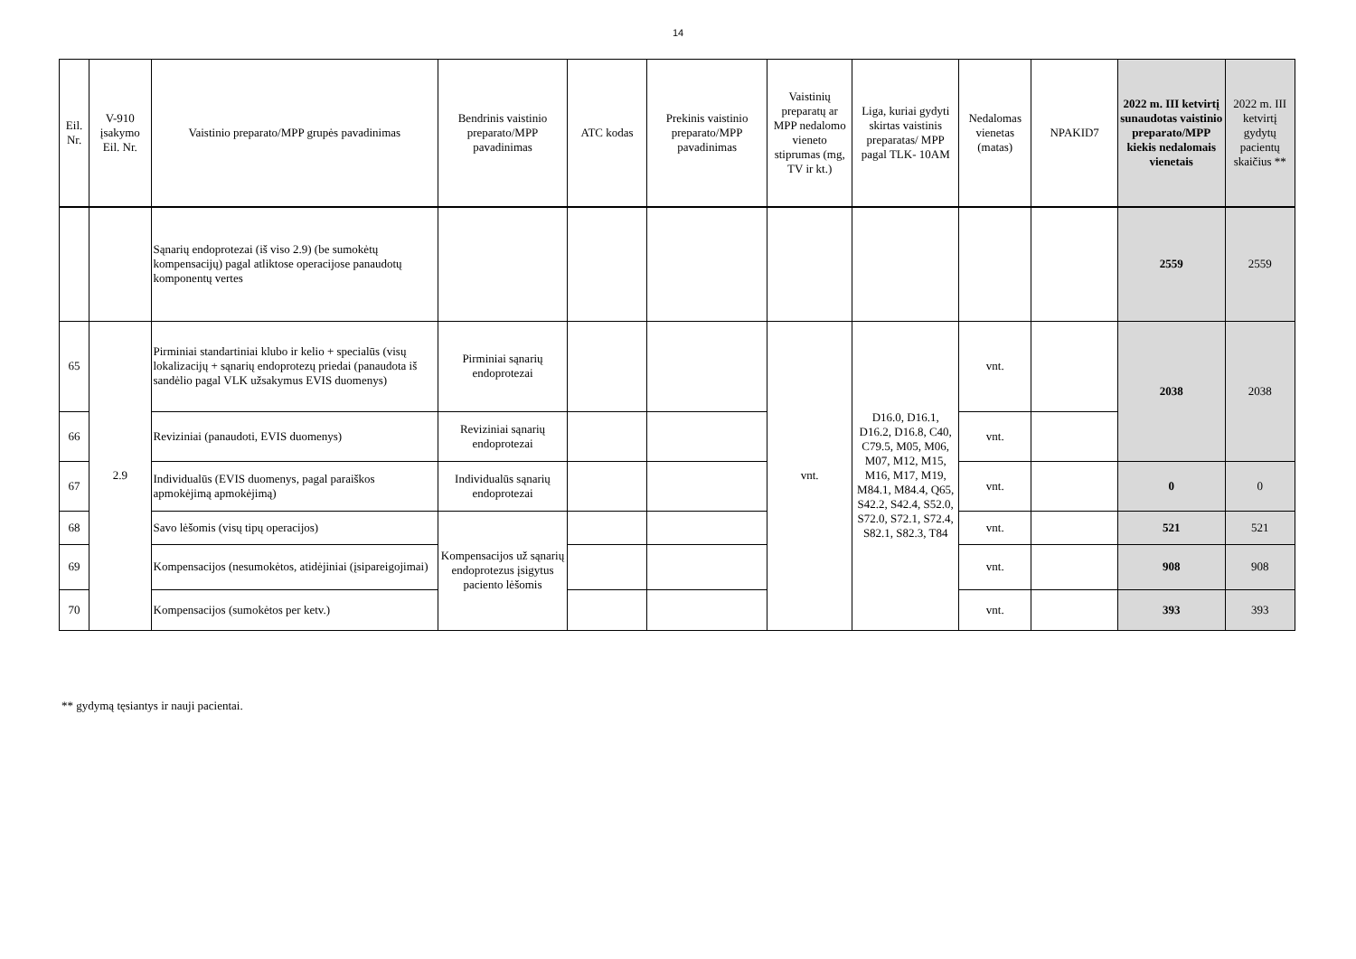14
| Eil. Nr. | V-910 įsakymo Eil. Nr. | Vaistinio preparato/MPP grupės pavadinimas | Bendrinis vaistinio preparato/MPP pavadinimas | ATC kodas | Prekinis vaistinio preparato/MPP pavadinimas | Vaistinių preparatų ar MPP nedalomo vieneto stiprumas (mg, TV ir kt.) | Liga, kuriai gydyti skirtas vaistinis preparatas/ MPP pagal TLK- 10AM | Nedalomas vienetas (matas) | NPAKID7 | 2022 m. III ketvirtį sunaudotas vaistinio preparato/MPP kiekis nedalomais vienetais | 2022 m. III ketvirtį gydytų pacientų skaičius ** |
| --- | --- | --- | --- | --- | --- | --- | --- | --- | --- | --- | --- |
| | | Sąnarių endoprotezai (iš viso 2.9) (be sumokėtų kompensacijų) pagal atliktose operacijose panaudotų komponentų vertes | | | | | | | | 2559 | 2559 |
| 65 | 2.9 | Pirminiai standartiniai klubo ir kelio + specialūs (visų lokalizacijų + sąnarių endoprotezų priedai (panaudota iš sandėlio pagal VLK užsakymus EVIS duomenys) | Pirminiai sąnarių endoprotezai | | | vnt. | D16.0, D16.1, D16.2, D16.8, C40, C79.5, M05, M06, M07, M12, M15, M16, M17, M19, M84.1, M84.4, Q65, S42.2, S42.4, S52.0, S72.0, S72.1, S72.4, S82.1, S82.3, T84 | vnt. | | 2038 | 2038 |
| 66 | | Reviziniai (panaudoti, EVIS duomenys) | Reviziniai sąnarių endoprotezai | | | | | vnt. | | | |
| 67 | | Individualūs (EVIS duomenys, pagal paraiškos apmokėjimą apmokėjimą) | Individualūs sąnarių endoprotezai | | | | | vnt. | | 0 | 0 |
| 68 | | Savo lėšomis (visų tipų operacijos) | Kompensacijos už sąnarių endoprotezus įsigytus paciento lėšomis | | | | | vnt. | | 521 | 521 |
| 69 | | Kompensacijos (nesumokėtos, atidėjiniai (įsipareigojimai) | | | | | | vnt. | | 908 | 908 |
| 70 | | Kompensacijos (sumokėtos per ketv.) | | | | | | vnt. | | 393 | 393 |
** gydymą tęsiantys ir nauji pacientai.